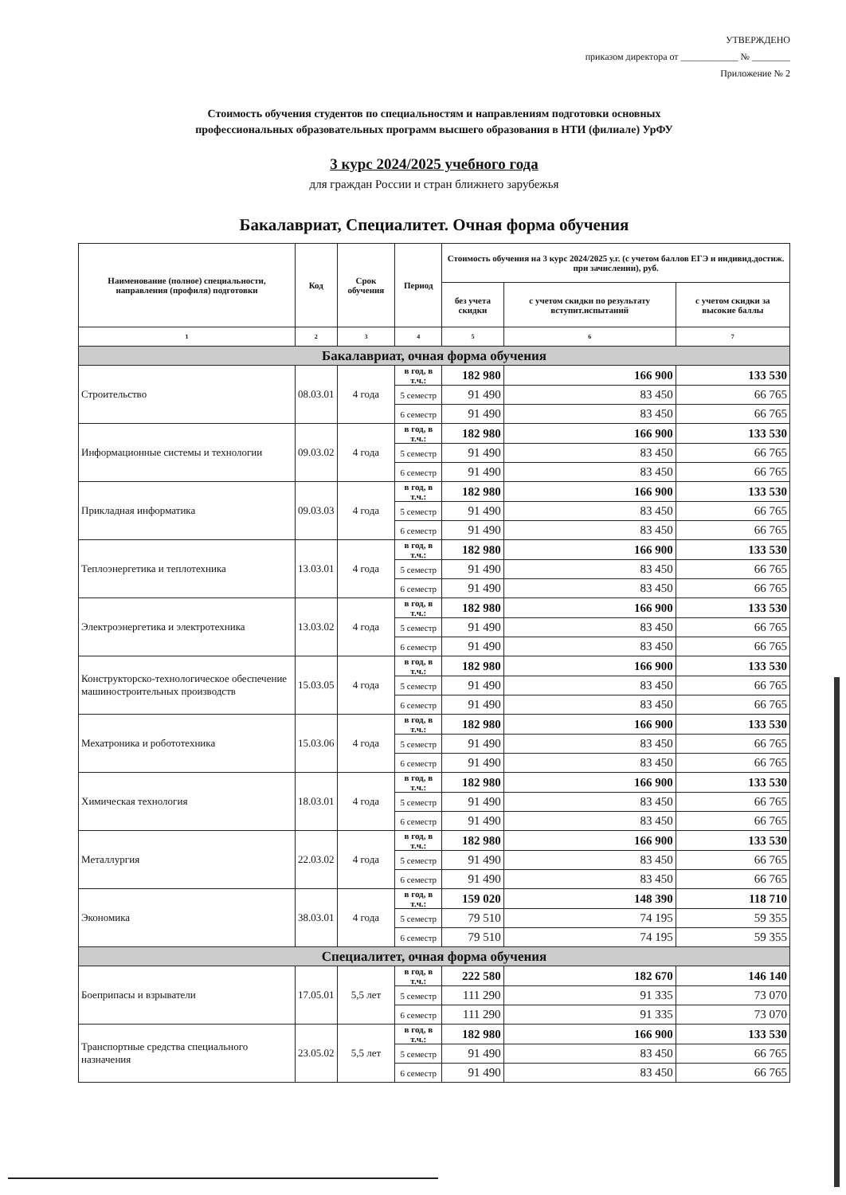УТВЕРЖДЕНО
приказом директора от ____________ № ________
Приложение № 2
Стоимость обучения студентов по специальностям и направлениям подготовки основных
профессиональных образовательных программ высшего образования в НТИ (филиале) УрФУ
3 курс 2024/2025 учебного года
для граждан России и стран ближнего зарубежья
Бакалавриат, Специалитет. Очная форма обучения
| Наименование (полное) специальности, направления (профиля) подготовки | Код | Срок обучения | Период | Стоимость обучения на 3 курс 2024/2025 у.г. (с учетом баллов ЕГЭ и индивид.достиж. при зачислении), руб. | | |
| --- | --- | --- | --- | --- | --- | --- |
| | | | | без учета скидки | с учетом скидки по результату вступит.испытаний | с учетом скидки за высокие баллы |
| 1 | 2 | 3 | 4 | 5 | 6 | 7 |
| Бакалавриат, очная форма обучения | | | | | | |
| Строительство | 08.03.01 | 4 года | в год, в т.ч.: | 182 980 | 166 900 | 133 530 |
| | | | 5 семестр | 91 490 | 83 450 | 66 765 |
| | | | 6 семестр | 91 490 | 83 450 | 66 765 |
| Информационные системы и технологии | 09.03.02 | 4 года | в год, в т.ч.: | 182 980 | 166 900 | 133 530 |
| | | | 5 семестр | 91 490 | 83 450 | 66 765 |
| | | | 6 семестр | 91 490 | 83 450 | 66 765 |
| Прикладная информатика | 09.03.03 | 4 года | в год, в т.ч.: | 182 980 | 166 900 | 133 530 |
| | | | 5 семестр | 91 490 | 83 450 | 66 765 |
| | | | 6 семестр | 91 490 | 83 450 | 66 765 |
| Теплоэнергетика и теплотехника | 13.03.01 | 4 года | в год, в т.ч.: | 182 980 | 166 900 | 133 530 |
| | | | 5 семестр | 91 490 | 83 450 | 66 765 |
| | | | 6 семестр | 91 490 | 83 450 | 66 765 |
| Электроэнергетика и электротехника | 13.03.02 | 4 года | в год, в т.ч.: | 182 980 | 166 900 | 133 530 |
| | | | 5 семестр | 91 490 | 83 450 | 66 765 |
| | | | 6 семестр | 91 490 | 83 450 | 66 765 |
| Конструкторско-технологическое обеспечение машиностроительных производств | 15.03.05 | 4 года | в год, в т.ч.: | 182 980 | 166 900 | 133 530 |
| | | | 5 семестр | 91 490 | 83 450 | 66 765 |
| | | | 6 семестр | 91 490 | 83 450 | 66 765 |
| Мехатроника и робототехника | 15.03.06 | 4 года | в год, в т.ч.: | 182 980 | 166 900 | 133 530 |
| | | | 5 семестр | 91 490 | 83 450 | 66 765 |
| | | | 6 семестр | 91 490 | 83 450 | 66 765 |
| Химическая технология | 18.03.01 | 4 года | в год, в т.ч.: | 182 980 | 166 900 | 133 530 |
| | | | 5 семестр | 91 490 | 83 450 | 66 765 |
| | | | 6 семестр | 91 490 | 83 450 | 66 765 |
| Металлургия | 22.03.02 | 4 года | в год, в т.ч.: | 182 980 | 166 900 | 133 530 |
| | | | 5 семестр | 91 490 | 83 450 | 66 765 |
| | | | 6 семестр | 91 490 | 83 450 | 66 765 |
| Экономика | 38.03.01 | 4 года | в год, в т.ч.: | 159 020 | 148 390 | 118 710 |
| | | | 5 семестр | 79 510 | 74 195 | 59 355 |
| | | | 6 семестр | 79 510 | 74 195 | 59 355 |
| Специалитет, очная форма обучения | | | | | | |
| Боеприпасы и взрыватели | 17.05.01 | 5,5 лет | в год, в т.ч.: | 222 580 | 182 670 | 146 140 |
| | | | 5 семестр | 111 290 | 91 335 | 73 070 |
| | | | 6 семестр | 111 290 | 91 335 | 73 070 |
| Транспортные средства специального назначения | 23.05.02 | 5,5 лет | в год, в т.ч.: | 182 980 | 166 900 | 133 530 |
| | | | 5 семестр | 91 490 | 83 450 | 66 765 |
| | | | 6 семестр | 91 490 | 83 450 | 66 765 |